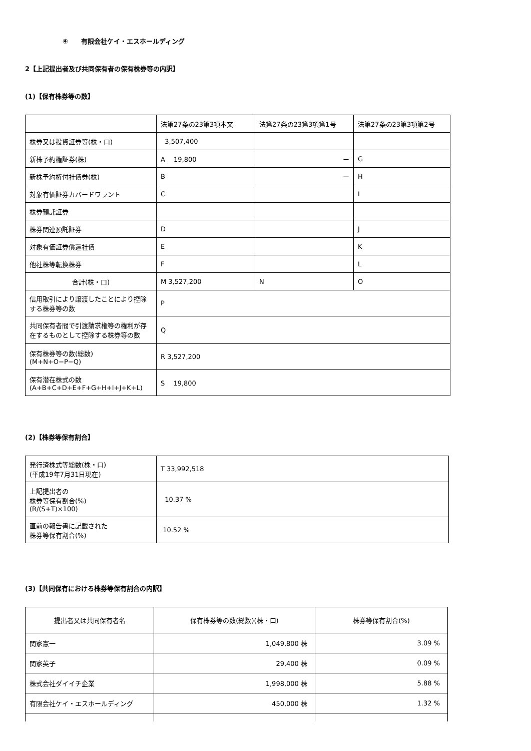④　　有限会社ケイ・エスホールディング
2【上記提出者及び共同保有者の保有株券等の内訳】
(1)【保有株券等の数】
| | 法第27条の23第3項本文 | 法第27条の23第3項第1号 | 法第27条の23第3項第2号 |
| --- | --- | --- | --- |
| 株券又は投資証券等(株・口) | 3,507,400 | | |
| 新株予約権証券(株) | A 19,800 | ー | G |
| 新株予約権付社債券(株) | B | ー | H |
| 対象有価証券カバードワラント | C | | I |
| 株券預託証券 | | | |
| 株券関連預託証券 | D | | J |
| 対象有価証券償還社債 | E | | K |
| 他社株等転換株券 | F | | L |
| 合計(株・口) | M 3,527,200 | N | O |
| 信用取引により譲渡したことにより控除する株券等の数 | P | | |
| 共同保有者間で引渡請求権等の権利が存在するものとして控除する株券等の数 | Q | | |
| 保有株券等の数(総数) (M+N+O−P−Q) | R 3,527,200 | | |
| 保有潜在株式の数 (A+B+C+D+E+F+G+H+I+J+K+L) | S 19,800 | | |
(2)【株券等保有割合】
| 発行済株式等総数(株・口) (平成19年7月31日現在) | T 33,992,518 |
| 上記提出者の 株券等保有割合(%) (R/(S+T)×100) | 10.37 % |
| 直前の報告書に記載された 株券等保有割合(%) | 10.52 % |
(3)【共同保有における株券等保有割合の内訳】
| 提出者又は共同保有者名 | 保有株券等の数(総数)(株・口) | 株券等保有割合(%) |
| --- | --- | --- |
| 関家憲一 | 1,049,800 株 | 3.09 % |
| 関家英子 | 29,400 株 | 0.09 % |
| 株式会社ダイイチ企業 | 1,998,000 株 | 5.88 % |
| 有限会社ケイ・エスホールディング | 450,000 株 | 1.32 % |